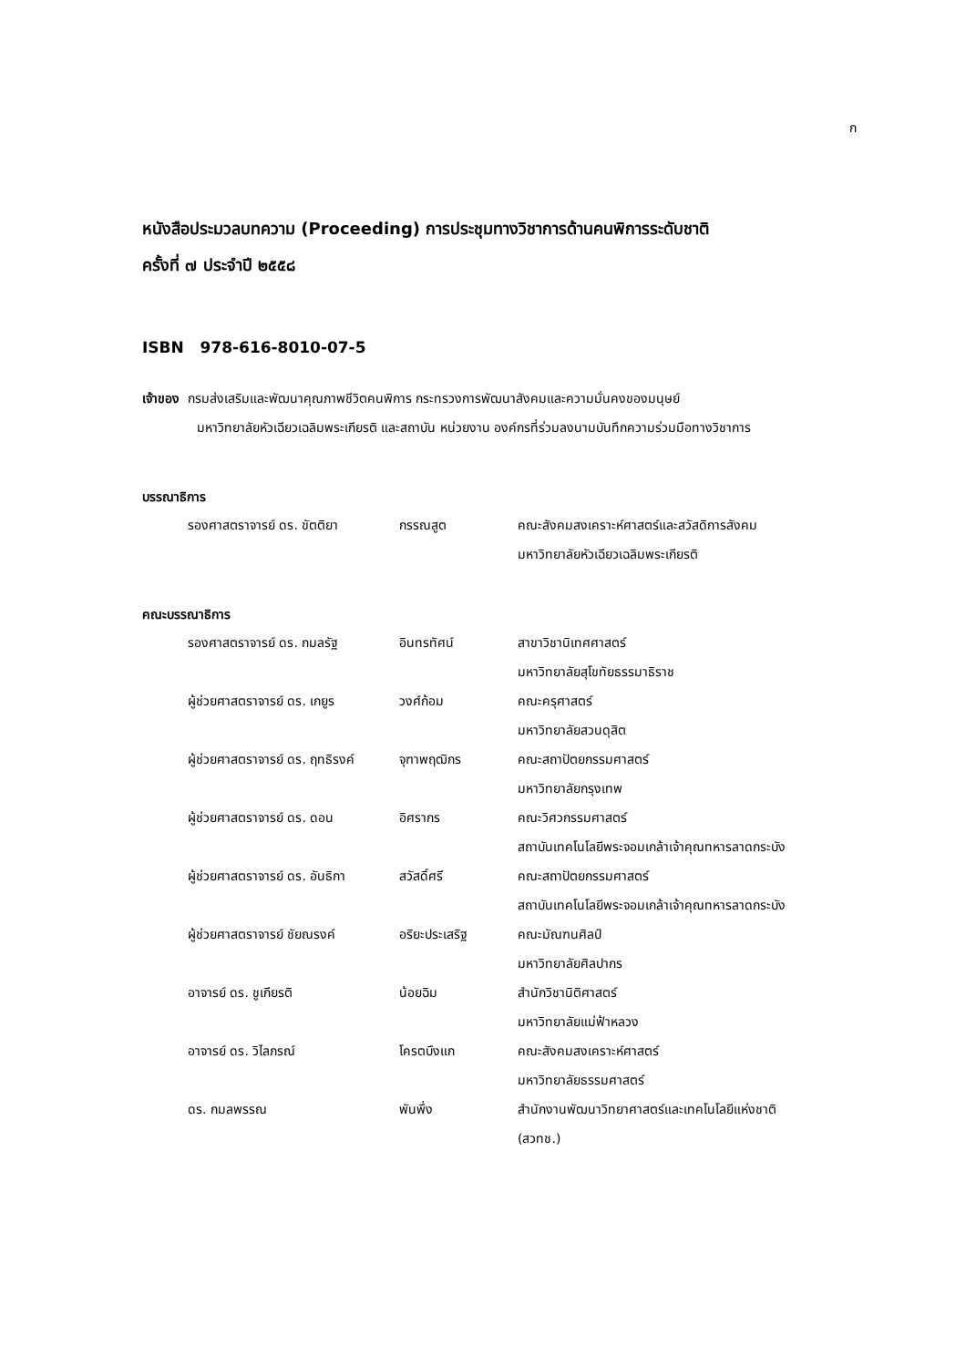ก
หนังสือประมวลบทความ (Proceeding) การประชุมทางวิชาการด้านคนพิการระดับชาติ
ครั้งที่ ๗ ประจำปี ๒๕๕๘
ISBN 978-616-8010-07-5
เจ้าของ กรมส่งเสริมและพัฒนาคุณภาพชีวิตคนพิการ กระทรวงการพัฒนาสังคมและความมั่นคงของมนุษย์
มหาวิทยาลัยหัวเฉียวเฉลิมพระเกียรติ และสถาบัน หน่วยงาน องค์กรที่ร่วมลงนามบันทึกความร่วมมือทางวิชาการ
บรรณาธิการ
| รองศาสตราจารย์ ดร. ขัตติยา | กรรณสูต | คณะสังคมสงเคราะห์ศาสตร์และสวัสดิการสังคม มหาวิทยาลัยหัวเฉียวเฉลิมพระเกียรติ |
คณะบรรณาธิการ
| รองศาสตราจารย์ ดร. กมลรัฐ | อินทรทัศน์ | สาขาวิชานิเทศศาสตร์ มหาวิทยาลัยสุโขทัยธรรมาธิราช |
| ผู้ช่วยศาสตราจารย์ ดร. เกยูร | วงศ์ก้อม | คณะครุศาสตร์ มหาวิทยาลัยสวนดุสิต |
| ผู้ช่วยศาสตราจารย์ ดร. ฤทธิรงค์ | จุฑาพฤฒิกร | คณะสถาปัตยกรรมศาสตร์ มหาวิทยาลัยกรุงเทพ |
| ผู้ช่วยศาสตราจารย์ ดร. ดอน | อิศรากร | คณะวิศวกรรมศาสตร์ สถาบันเทคโนโลยีพระจอมเกล้าเจ้าคุณทหารลาดกระบัง |
| ผู้ช่วยศาสตราจารย์ ดร. อันธิกา | สวัสดิ์ศรี | คณะสถาปัตยกรรมศาสตร์ สถาบันเทคโนโลยีพระจอมเกล้าเจ้าคุณทหารลาดกระบัง |
| ผู้ช่วยศาสตราจารย์ ชัยณรงค์ | อริยะประเสริฐ | คณะมัณฑนศิลป์ มหาวิทยาลัยศิลปากร |
| อาจารย์ ดร. ชูเกียรติ | น้อยฉิม | สำนักวิชานิติศาสตร์ มหาวิทยาลัยแม่ฟ้าหลวง |
| อาจารย์ ดร. วิไลภรณ์ | โครตบึงแก | คณะสังคมสงเคราะห์ศาสตร์ มหาวิทยาลัยธรรมศาสตร์ |
| ดร. กมลพรรณ | พันพึ่ง | สำนักงานพัฒนาวิทยาศาสตร์และเทคโนโลยีแห่งชาติ (สวทช.) |